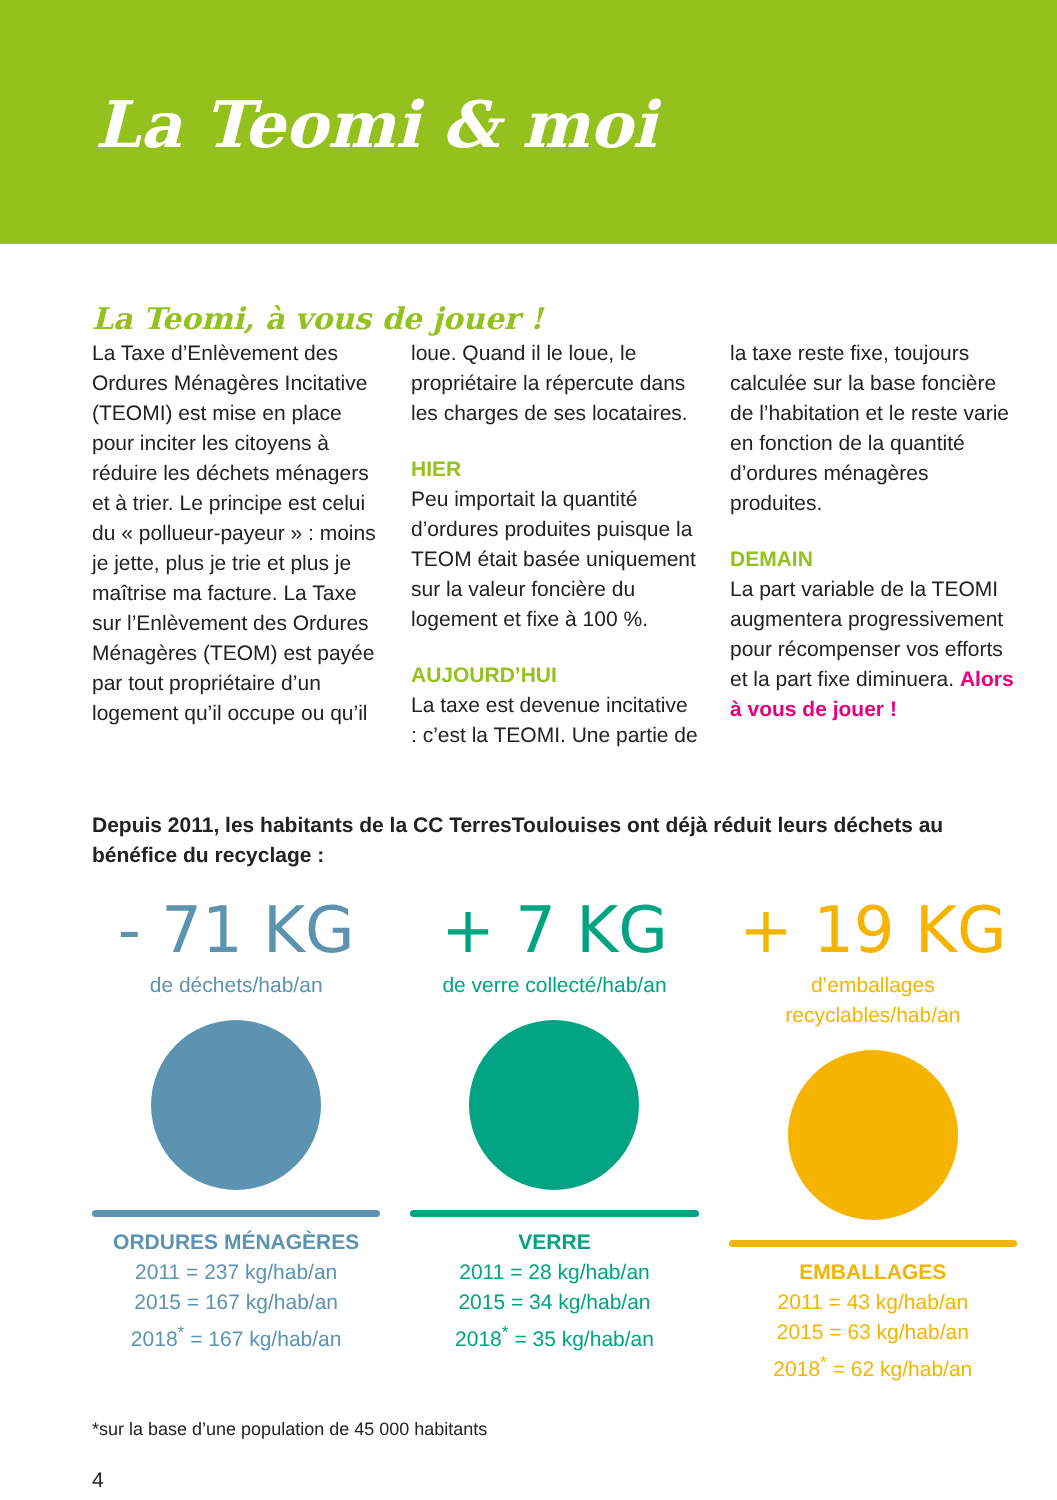La Teomi & moi
La Teomi, à vous de jouer !
La Taxe d’Enlèvement des Ordures Ménagères Incitative (TEOMI) est mise en place pour inciter les citoyens à réduire les déchets ménagers et à trier. Le principe est celui du « pollueur-payeur » : moins je jette, plus je trie et plus je maîtrise ma facture. La Taxe sur l’Enlèvement des Ordures Ménagères (TEOM) est payée par tout propriétaire d’un logement qu’il occupe ou qu’il loue. Quand il le loue, le propriétaire la répercute dans les charges de ses locataires.
HIER
Peu importait la quantité d’ordures produites puisque la TEOM était basée uniquement sur la valeur foncière du logement et fixe à 100 %.
AUJOURD’HUI
La taxe est devenue incitative : c’est la TEOMI. Une partie de la taxe reste fixe, toujours calculée sur la base foncière de l’habitation et le reste varie en fonction de la quantité d’ordures ménagères produites.
DEMAIN
La part variable de la TEOMI augmentera progressivement pour récompenser vos efforts et la part fixe diminuera. Alors à vous de jouer !
Depuis 2011, les habitants de la CC TerresToulouises ont déjà réduit leurs déchets au bénéfice du recyclage :
- 71 KG
de déchets/hab/an
ORDURES MÉNAGÈRES
2011 = 237 kg/hab/an
2015 = 167 kg/hab/an
2018<sup>*</sup> = 167 kg/hab/an
+ 7 KG
de verre collecté/hab/an
VERRE
2011 = 28 kg/hab/an
2015 = 34 kg/hab/an
2018<sup>*</sup> = 35 kg/hab/an
+ 19 KG
d’emballages recyclables/hab/an
EMBALLAGES
2011 = 43 kg/hab/an
2015 = 63 kg/hab/an
2018<sup>*</sup> = 62 kg/hab/an
*sur la base d’une population de 45 000 habitants
4